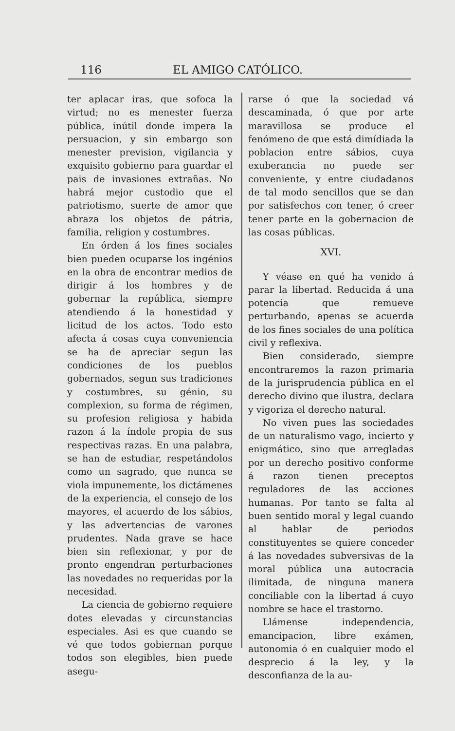116 EL AMIGO CATÓLICO.
ter aplacar iras, que sofoca la virtud; no es menester fuerza pública, inútil donde impera la persuacion, y sin embargo son menester prevision, vigilancia y exquisito gobierno para guardar el pais de invasiones extrañas. No habrá mejor custodio que el patriotismo, suerte de amor que abraza los objetos de pátria, familia, religion y costumbres.
En órden á los fines sociales bien pueden ocuparse los ingénios en la obra de encontrar medios de dirigir á los hombres y de gobernar la república, siempre atendiendo á la honestidad y licitud de los actos. Todo esto afecta á cosas cuya conveniencia se ha de apreciar segun las condiciones de los pueblos gobernados, segun sus tradiciones y costumbres, su génio, su complexion, su forma de régimen, su profesion religiosa y habida razon á la índole propia de sus respectivas razas. En una palabra, se han de estudiar, respetándolos como un sagrado, que nunca se viola impunemente, los dictámenes de la experiencia, el consejo de los mayores, el acuerdo de los sábios, y las advertencias de varones prudentes. Nada grave se hace bien sin reflexionar, y por de pronto engendran perturbaciones las novedades no requeridas por la necesidad.
La ciencia de gobierno requiere dotes elevadas y circunstancias especiales. Asi es que cuando se vé que todos gobiernan porque todos son elegibles, bien puede asegu-
rarse ó que la sociedad vá descaminada, ó que por arte maravillosa se produce el fenómeno de que está dimídiada la poblacion entre sábios, cuya exuberancia no puede ser conveniente, y entre ciudadanos de tal modo sencillos que se dan por satisfechos con tener, ó creer tener parte en la gobernacion de las cosas públicas.
XVI.
Y véase en qué ha venido á parar la libertad. Reducida á una potencia que remueve perturbando, apenas se acuerda de los fines sociales de una política civil y reflexiva.
Bien considerado, siempre encontraremos la razon primaria de la jurisprudencia pública en el derecho divino que ilustra, declara y vigoriza el derecho natural.
No viven pues las sociedades de un naturalismo vago, incierto y enigmático, sino que arregladas por un derecho positivo conforme á razon tienen preceptos reguladores de las acciones humanas. Por tanto se falta al buen sentido moral y legal cuando al hablar de periodos constituyentes se quiere conceder á las novedades subversivas de la moral pública una autocracia ilimitada, de ninguna manera conciliable con la libertad á cuyo nombre se hace el trastorno.
Llámense independencia, emancipacion, libre exámen, autonomia ó en cualquier modo el desprecio á la ley, y la desconfianza de la au-